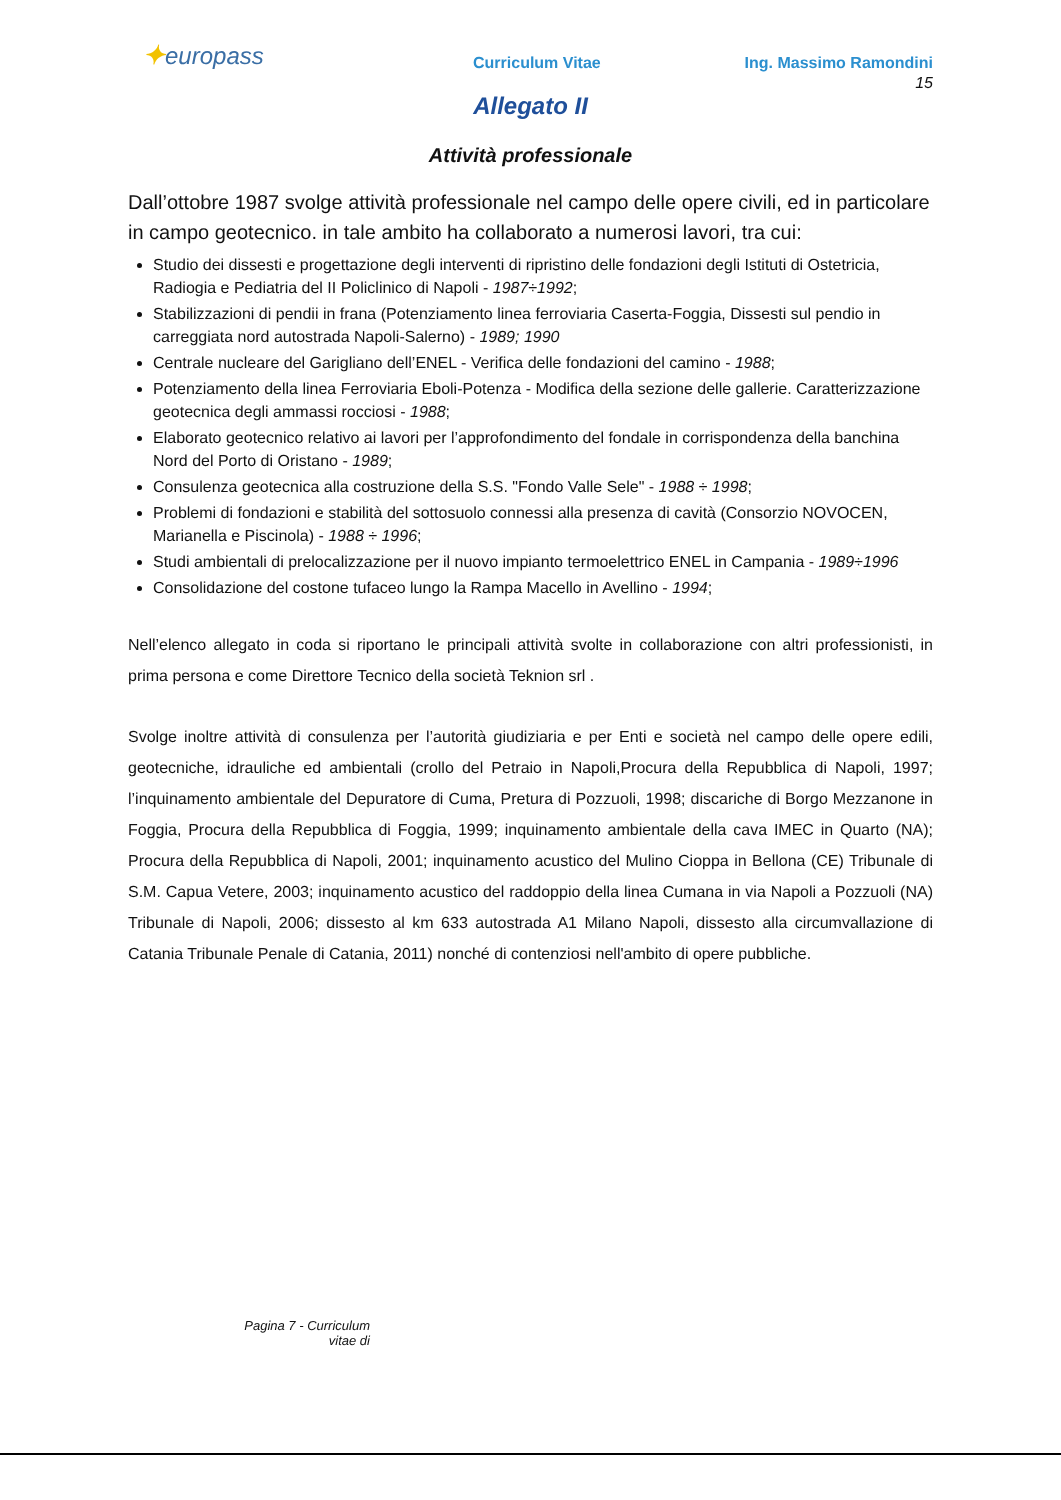✦europass
Curriculum Vitae Ing. Massimo Ramondini
15
Allegato II
Attività professionale
Dall’ottobre 1987 svolge attività professionale nel campo delle opere civili, ed in particolare in campo geotecnico. in tale ambito ha collaborato a numerosi lavori, tra cui:
Studio dei dissesti e progettazione degli interventi di ripristino delle fondazioni degli Istituti di Ostetricia, Radiogia e Pediatria del II Policlinico di Napoli - 1987÷1992;
Stabilizzazioni di pendii in frana (Potenziamento linea ferroviaria Caserta-Foggia, Dissesti sul pendio in carreggiata nord autostrada Napoli-Salerno) - 1989; 1990
Centrale nucleare del Garigliano dell’ENEL - Verifica delle fondazioni del camino - 1988;
Potenziamento della linea Ferroviaria Eboli-Potenza - Modifica della sezione delle gallerie. Caratterizzazione geotecnica degli ammassi rocciosi - 1988;
Elaborato geotecnico relativo ai lavori per l’approfondimento del fondale in corrispondenza della banchina Nord del Porto di Oristano - 1989;
Consulenza geotecnica alla costruzione della S.S. "Fondo Valle Sele" - 1988 ÷ 1998;
Problemi di fondazioni e stabilità del sottosuolo connessi alla presenza di cavità (Consorzio NOVOCEN, Marianella e Piscinola) - 1988 ÷ 1996;
Studi ambientali di prelocalizzazione per il nuovo impianto termoelettrico ENEL in Campania - 1989÷1996
Consolidazione del costone tufaceo lungo la Rampa Macello in Avellino - 1994;
Nell’elenco allegato in coda si riportano le principali attività svolte in collaborazione con altri professionisti, in prima persona e come Direttore Tecnico della società Teknion srl .
Svolge inoltre attività di consulenza per l’autorità giudiziaria e per Enti e società nel campo delle opere edili, geotecniche, idrauliche ed ambientali (crollo del Petraio in Napoli,Procura della Repubblica di Napoli, 1997; l’inquinamento ambientale del Depuratore di Cuma, Pretura di Pozzuoli, 1998; discariche di Borgo Mezzanone in Foggia, Procura della Repubblica di Foggia, 1999; inquinamento ambientale della cava IMEC in Quarto (NA); Procura della Repubblica di Napoli, 2001; inquinamento acustico del Mulino Cioppa in Bellona (CE) Tribunale di S.M. Capua Vetere, 2003; inquinamento acustico del raddoppio della linea Cumana in via Napoli a Pozzuoli (NA) Tribunale di Napoli, 2006; dissesto al km 633 autostrada A1 Milano Napoli, dissesto alla circumvallazione di Catania Tribunale Penale di Catania, 2011) nonché di contenziosi nell'ambito di opere pubbliche.
Pagina 7 - Curriculum vitae di